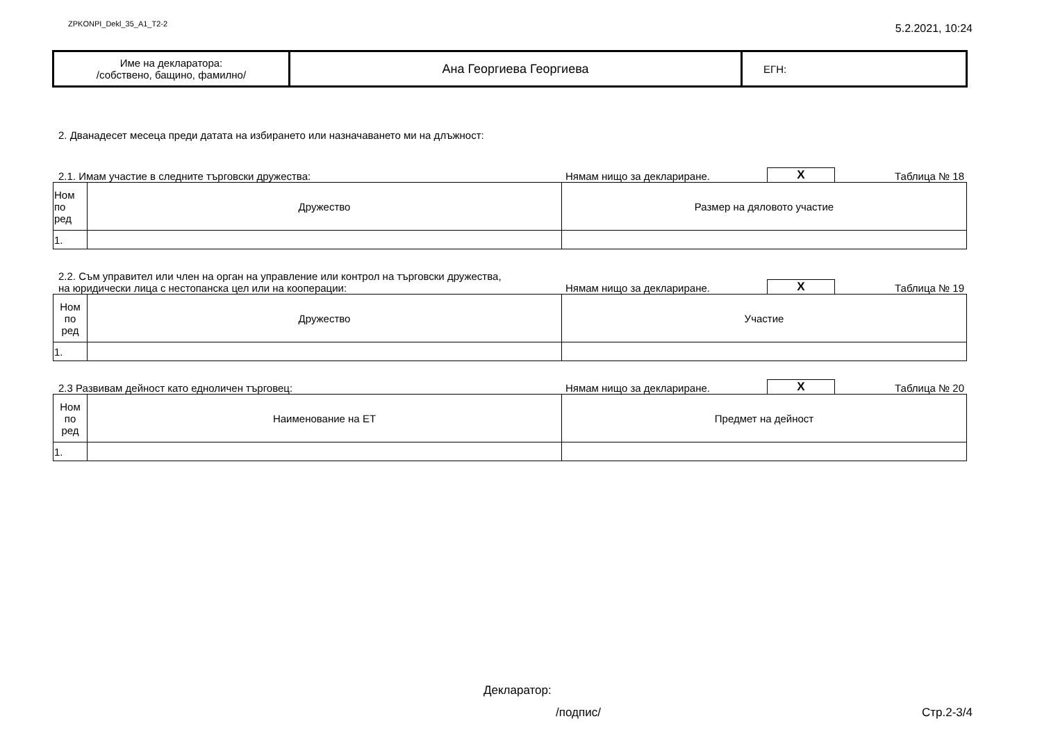ZPKONPI_Dekl_35_A1_T2-2
5.2.2021, 10:24
| Име на декларатора: /собствено, бащино, фамилно/ | Ана Георгиева Георгиева | ЕГН: |
2. Дванадесет месеца преди датата на избирането или назначаването ми на длъжност:
2.1. Имам участие в следните търговски дружества:
Нямам нищо за деклариране.
X
Таблица № 18
| Ном по ред | Дружество | Размер на дяловото участие |
| 1. | | |
2.2. Съм управител или член на орган на управление или контрол на търговски дружества,
на юридически лица с нестопанска цел или на кооперации:
Нямам нищо за деклариране.
X
Таблица № 19
| Ном по ред | Дружество | Участие |
| 1. | | |
2.3 Развивам дейност като едноличен търговец:
Нямам нищо за деклариране.
X
Таблица № 20
| Ном по ред | Наименование на ЕТ | Предмет на дейност |
| 1. | | |
Декларатор:
/подпис/ Стр.2-3/4